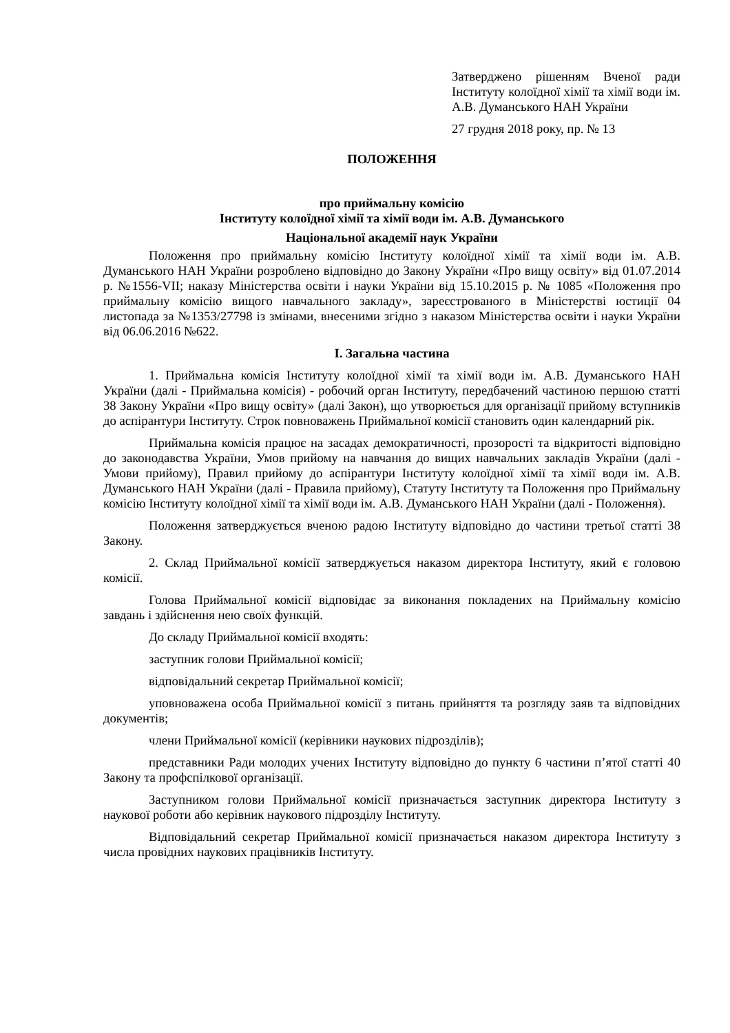Затверджено рішенням Вченої ради Інституту колоїдної хімії та хімії води ім. А.В. Думанського НАН України
27 грудня 2018 року, пр. № 13
ПОЛОЖЕННЯ
про приймальну комісію
Інституту колоїдної хімії та хімії води ім. А.В. Думанського
Національної академії наук України
Положення про приймальну комісію Інституту колоїдної хімії та хімії води ім. А.В. Думанського НАН України розроблено відповідно до Закону України «Про вищу освіту» від 01.07.2014 р. №1556-VII; наказу Міністерства освіти і науки України від 15.10.2015 р. № 1085 «Положення про приймальну комісію вищого навчального закладу», зареєстрованого в Міністерстві юстиції 04 листопада за №1353/27798 із змінами, внесеними згідно з наказом Міністерства освіти і науки України від 06.06.2016 №622.
I. Загальна частина
1. Приймальна комісія Інституту колоїдної хімії та хімії води ім. А.В. Думанського НАН України (далі - Приймальна комісія) - робочий орган Інституту, передбачений частиною першою статті 38 Закону України «Про вищу освіту» (далі Закон), що утворюється для організації прийому вступників до аспірантури Інституту. Строк повноважень Приймальної комісії становить один календарний рік.
Приймальна комісія працює на засадах демократичності, прозорості та відкритості відповідно до законодавства України, Умов прийому на навчання до вищих навчальних закладів України (далі - Умови прийому), Правил прийому до аспірантури Інституту колоїдної хімії та хімії води ім. А.В. Думанського НАН України (далі - Правила прийому), Статуту Інституту та Положення про Приймальну комісію Інституту колоїдної хімії та хімії води ім. А.В. Думанського НАН України (далі - Положення).
Положення затверджується вченою радою Інституту відповідно до частини третьої статті 38 Закону.
2. Склад Приймальної комісії затверджується наказом директора Інституту, який є головою комісії.
Голова Приймальної комісії відповідає за виконання покладених на Приймальну комісію завдань і здійснення нею своїх функцій.
До складу Приймальної комісії входять:
заступник голови Приймальної комісії;
відповідальний секретар Приймальної комісії;
уповноважена особа Приймальної комісії з питань прийняття та розгляду заяв та відповідних документів;
члени Приймальної комісії (керівники наукових підрозділів);
представники Ради молодих учених Інституту відповідно до пункту 6 частини п’ятої статті 40 Закону та профспілкової організації.
Заступником голови Приймальної комісії призначається заступник директора Інституту з наукової роботи або керівник наукового підрозділу Інституту.
Відповідальний секретар Приймальної комісії призначається наказом директора Інституту з числа провідних наукових працівників Інституту.